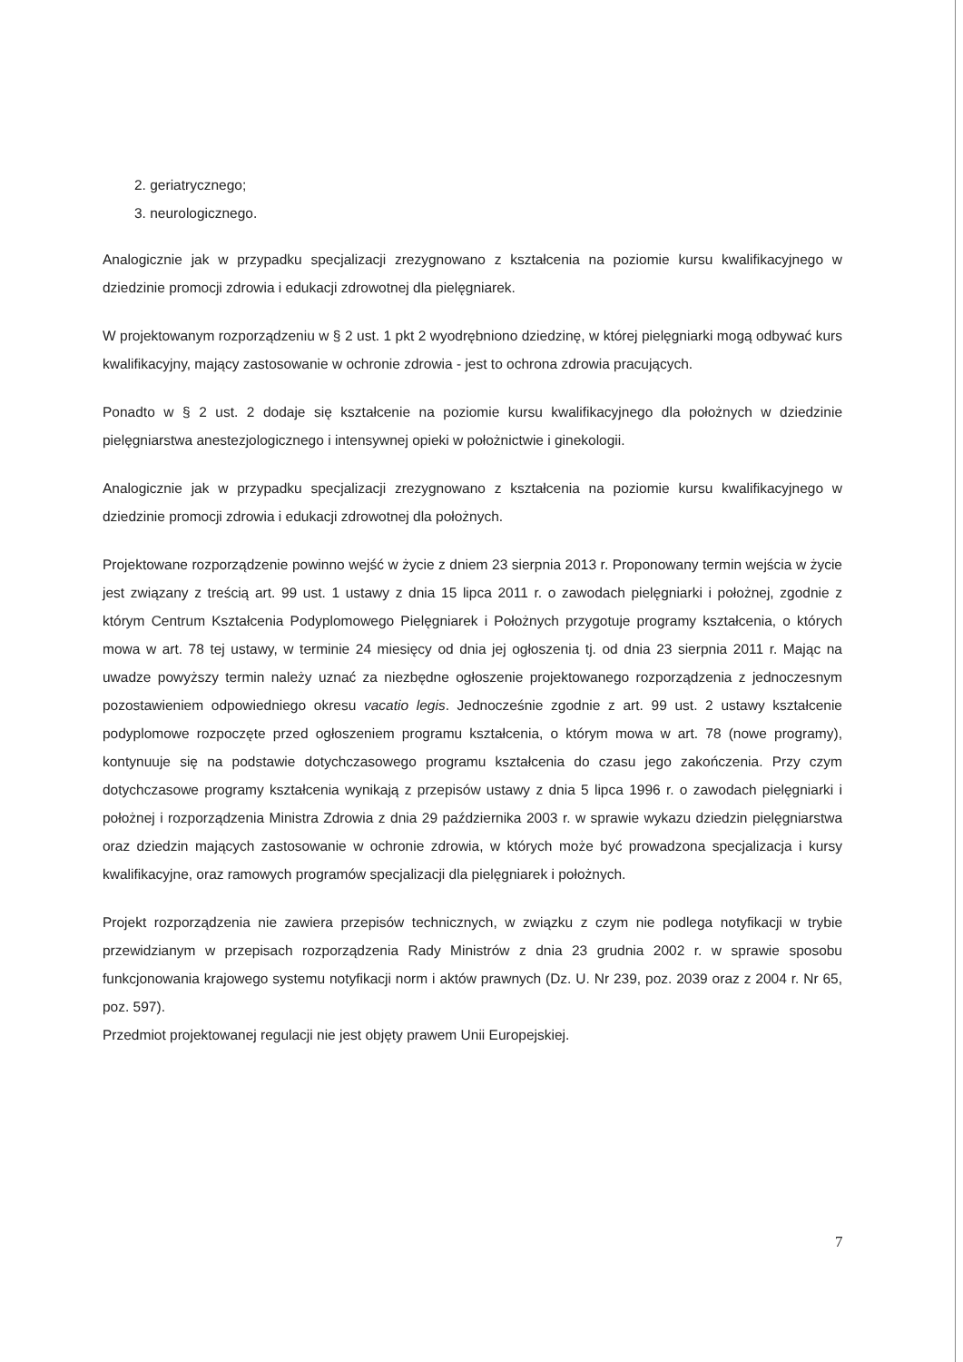2. geriatrycznego;
3. neurologicznego.
Analogicznie jak w przypadku specjalizacji zrezygnowano z kształcenia na poziomie kursu kwalifikacyjnego w dziedzinie promocji zdrowia i edukacji zdrowotnej dla pielęgniarek.
W projektowanym rozporządzeniu w § 2 ust. 1 pkt 2 wyodrębniono dziedzinę, w której pielęgniarki mogą odbywać kurs kwalifikacyjny, mający zastosowanie w ochronie zdrowia - jest to ochrona zdrowia pracujących.
Ponadto w § 2 ust. 2 dodaje się kształcenie na poziomie kursu kwalifikacyjnego dla położnych w dziedzinie pielęgniarstwa anestezjologicznego i intensywnej opieki w położnictwie i ginekologii.
Analogicznie jak w przypadku specjalizacji zrezygnowano z kształcenia na poziomie kursu kwalifikacyjnego w dziedzinie promocji zdrowia i edukacji zdrowotnej dla położnych.
Projektowane rozporządzenie powinno wejść w życie z dniem 23 sierpnia 2013 r. Proponowany termin wejścia w życie jest związany z treścią art. 99 ust. 1 ustawy z dnia 15 lipca 2011 r. o zawodach pielęgniarki i położnej, zgodnie z którym Centrum Kształcenia Podyplomowego Pielęgniarek i Położnych przygotuje programy kształcenia, o których mowa w art. 78 tej ustawy, w terminie 24 miesięcy od dnia jej ogłoszenia tj. od dnia 23 sierpnia 2011 r. Mając na uwadze powyższy termin należy uznać za niezbędne ogłoszenie projektowanego rozporządzenia z jednoczesnym pozostawieniem odpowiedniego okresu vacatio legis. Jednocześnie zgodnie z art. 99 ust. 2 ustawy kształcenie podyplomowe rozpoczęte przed ogłoszeniem programu kształcenia, o którym mowa w art. 78 (nowe programy), kontynuuje się na podstawie dotychczasowego programu kształcenia do czasu jego zakończenia. Przy czym dotychczasowe programy kształcenia wynikają z przepisów ustawy z dnia 5 lipca 1996 r. o zawodach pielęgniarki i położnej i rozporządzenia Ministra Zdrowia z dnia 29 października 2003 r. w sprawie wykazu dziedzin pielęgniarstwa oraz dziedzin mających zastosowanie w ochronie zdrowia, w których może być prowadzona specjalizacja i kursy kwalifikacyjne, oraz ramowych programów specjalizacji dla pielęgniarek i położnych.
Projekt rozporządzenia nie zawiera przepisów technicznych, w związku z czym nie podlega notyfikacji w trybie przewidzianym w przepisach rozporządzenia Rady Ministrów z dnia 23 grudnia 2002 r. w sprawie sposobu funkcjonowania krajowego systemu notyfikacji norm i aktów prawnych (Dz. U. Nr 239, poz. 2039 oraz z 2004 r. Nr 65, poz. 597).
Przedmiot projektowanej regulacji nie jest objęty prawem Unii Europejskiej.
7